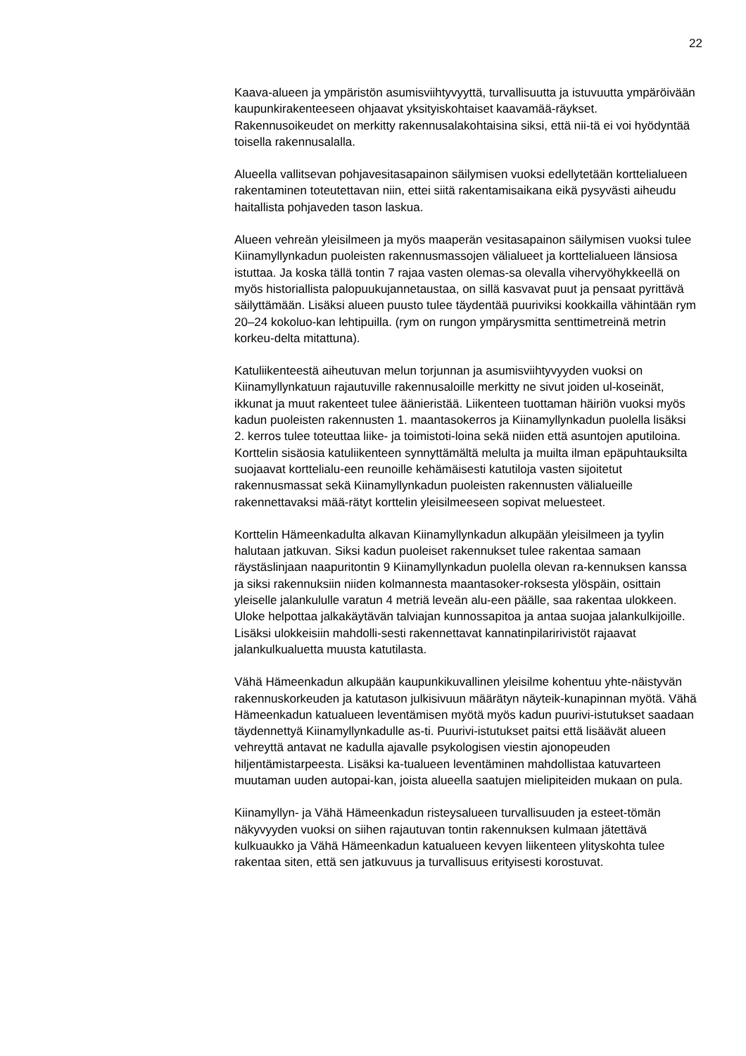22
Kaava-alueen ja ympäristön asumisviihtyvyyttä, turvallisuutta ja istuvuutta ympäröivään kaupunkirakenteeseen ohjaavat yksityiskohtaiset kaavamää-räykset. Rakennusoikeudet on merkitty rakennusalakohtaisina siksi, että nii-tä ei voi hyödyntää toisella rakennusalalla.
Alueella vallitsevan pohjavesitasapainon säilymisen vuoksi edellytetään korttelialueen rakentaminen toteutettavan niin, ettei siitä rakentamisaikana eikä pysyvästi aiheudu haitallista pohjaveden tason laskua.
Alueen vehreän yleisilmeen ja myös maaperän vesitasapainon säilymisen vuoksi tulee Kiinamyllynkadun puoleisten rakennusmassojen välialueet ja korttelialueen länsiosa istuttaa. Ja koska tällä tontin 7 rajaa vasten olemas-sa olevalla vihervyöhykkeellä on myös historiallista palopuukujannetaustaa, on sillä kasvavat puut ja pensaat pyrittävä säilyttämään. Lisäksi alueen puusto tulee täydentää puuriviksi kookkailla vähintään rym 20–24 kokoluo-kan lehtipuilla. (rym on rungon ympärysmitta senttimetreinä metrin korkeu-delta mitattuna).
Katuliikenteestä aiheutuvan melun torjunnan ja asumisviihtyvyyden vuoksi on Kiinamyllynkatuun rajautuville rakennusaloille merkitty ne sivut joiden ul-koseinät, ikkunat ja muut rakenteet tulee äänieristää. Liikenteen tuottaman häiriön vuoksi myös kadun puoleisten rakennusten 1. maantasokerros ja Kiinamyllynkadun puolella lisäksi 2. kerros tulee toteuttaa liike- ja toimistoti-loina sekä niiden että asuntojen aputiloina. Korttelin sisäosia katuliikenteen synnyttämältä melulta ja muilta ilman epäpuhtauksilta suojaavat korttelialu-een reunoille kehämäisesti katutiloja vasten sijoitetut rakennusmassat sekä Kiinamyllynkadun puoleisten rakennusten välialueille rakennettavaksi mää-rätyt korttelin yleisilmeeseen sopivat meluesteet.
Korttelin Hämeenkadulta alkavan Kiinamyllynkadun alkupään yleisilmeen ja tyylin halutaan jatkuvan. Siksi kadun puoleiset rakennukset tulee rakentaa samaan räystäslinjaan naapuritontin 9 Kiinamyllynkadun puolella olevan ra-kennuksen kanssa ja siksi rakennuksiin niiden kolmannesta maantasoker-roksesta ylöspäin, osittain yleiselle jalankululle varatun 4 metriä leveän alu-een päälle, saa rakentaa ulokkeen. Uloke helpottaa jalkakäytävän talviajan kunnossapitoa ja antaa suojaa jalankulkijoille. Lisäksi ulokkeisiin mahdolli-sesti rakennettavat kannatinpilaririvistöt rajaavat jalankulkualuetta muusta katutilasta.
Vähä Hämeenkadun alkupään kaupunkikuvallinen yleisilme kohentuu yhte-näistyvän rakennuskorkeuden ja katutason julkisivuun määrätyn näyteik-kunapinnan myötä. Vähä Hämeenkadun katualueen leventämisen myötä myös kadun puurivi-istutukset saadaan täydennettyä Kiinamyllynkadulle as-ti. Puurivi-istutukset paitsi että lisäävät alueen vehreyttä antavat ne kadulla ajavalle psykologisen viestin ajonopeuden hiljentämistarpeesta. Lisäksi ka-tualueen leventäminen mahdollistaa katuvarteen muutaman uuden autopai-kan, joista alueella saatujen mielipiteiden mukaan on pula.
Kiinamyllyn- ja Vähä Hämeenkadun risteysalueen turvallisuuden ja esteet-tömän näkyvyyden vuoksi on siihen rajautuvan tontin rakennuksen kulmaan jätettävä kulkuaukko ja Vähä Hämeenkadun katualueen kevyen liikenteen ylityskohta tulee rakentaa siten, että sen jatkuvuus ja turvallisuus erityisesti korostuvat.